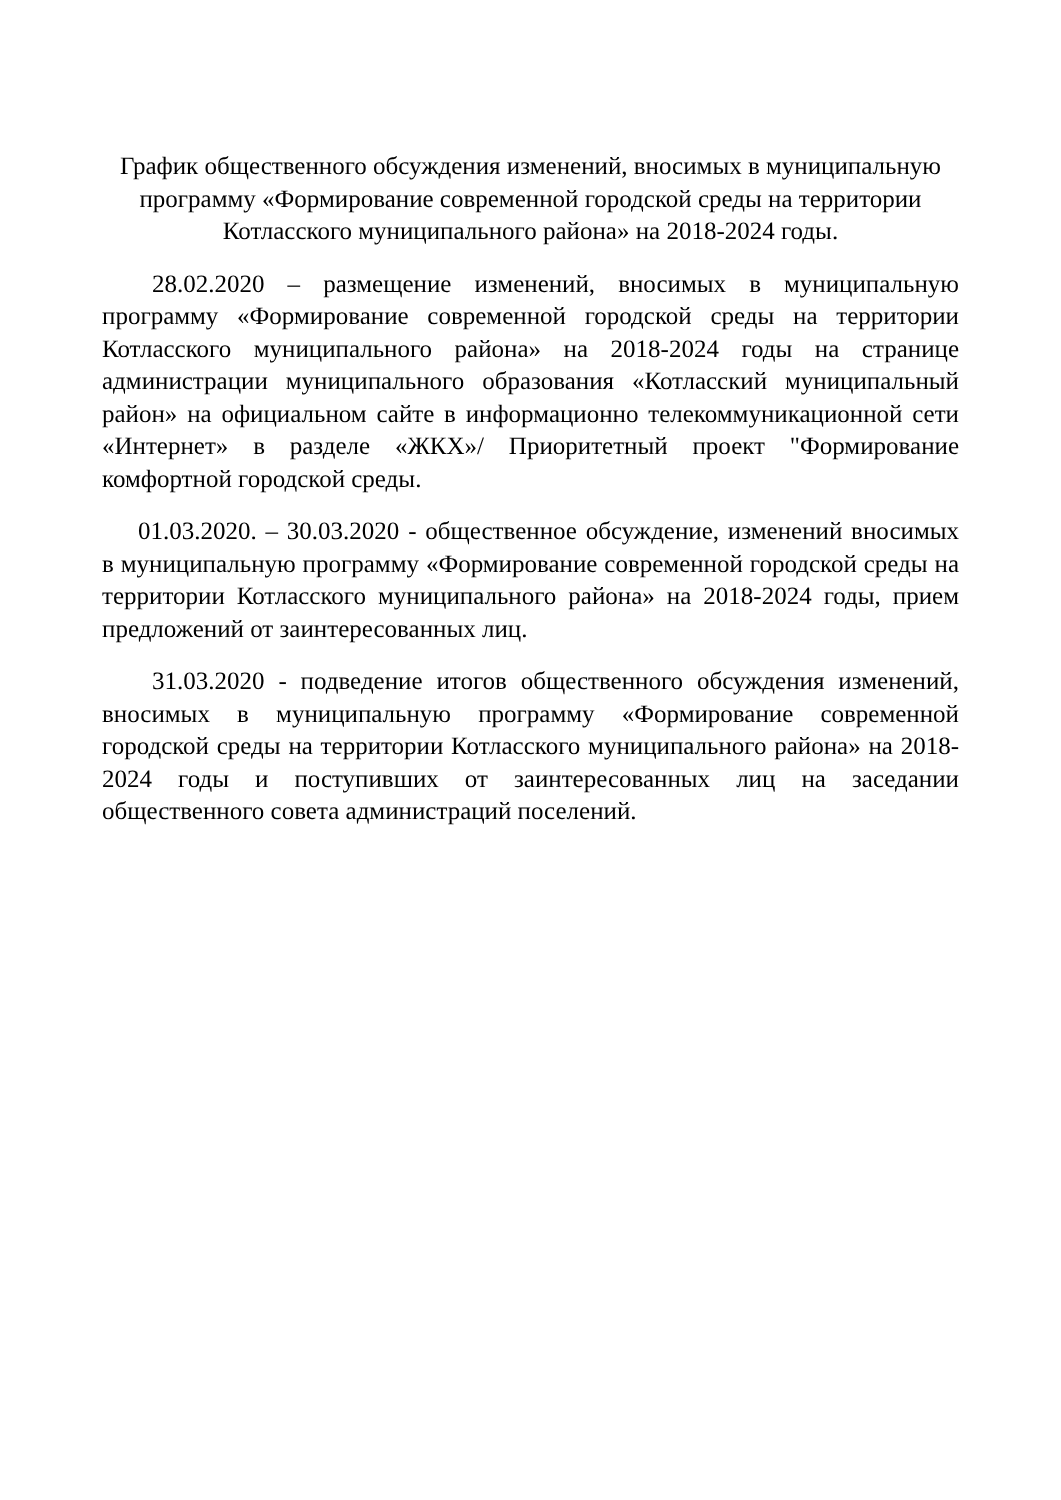График общественного обсуждения изменений, вносимых в муниципальную программу «Формирование современной городской среды на территории Котласского муниципального района» на 2018-2024 годы.
28.02.2020 – размещение изменений, вносимых в муниципальную программу «Формирование современной городской среды на территории Котласского муниципального района» на 2018-2024 годы на странице администрации муниципального образования «Котласский муниципальный район» на официальном сайте в информационно телекоммуникационной сети «Интернет» в разделе «ЖКХ»/ Приоритетный проект "Формирование комфортной городской среды.
01.03.2020. – 30.03.2020 - общественное обсуждение, изменений вносимых в муниципальную программу «Формирование современной городской среды на территории Котласского муниципального района» на 2018-2024 годы, прием предложений от заинтересованных лиц.
31.03.2020 - подведение итогов общественного обсуждения изменений, вносимых в муниципальную программу «Формирование современной городской среды на территории Котласского муниципального района» на 2018-2024 годы и поступивших от заинтересованных лиц на заседании общественного совета администраций поселений.